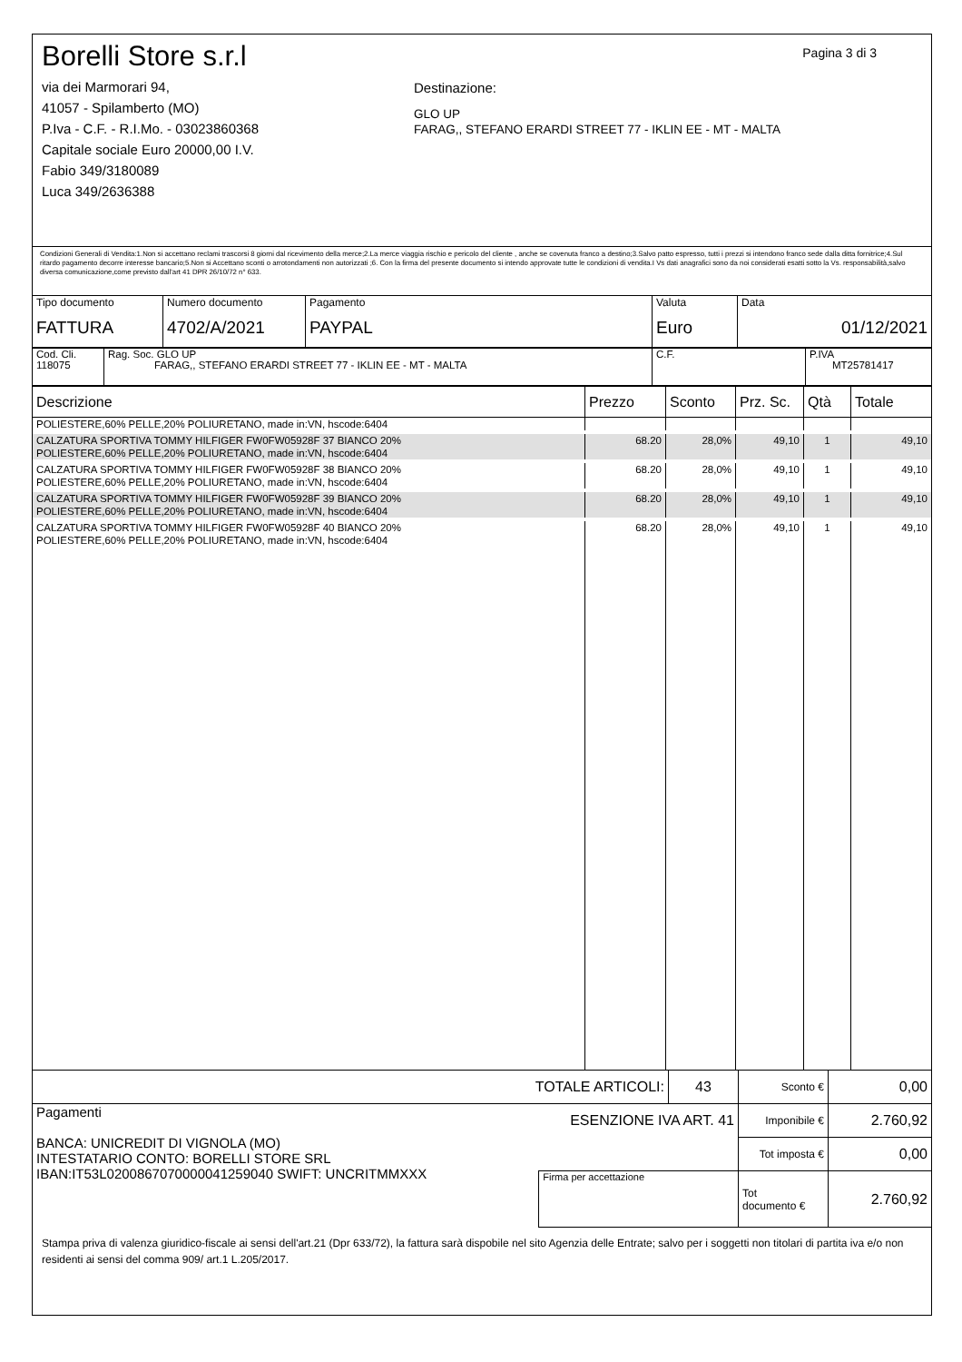Borelli Store s.r.l
via dei Marmorari 94,
41057 - Spilamberto (MO)
P.Iva - C.F. - R.I.Mo. - 03023860368
Capitale sociale Euro 20000,00 I.V.
Fabio 349/3180089
Luca 349/2636388
Destinazione:
GLO UP
FARAG,, STEFANO ERARDI STREET 77 - IKLIN EE - MT - MALTA
Pagina 3 di 3
Condizioni Generali di Vendita:1.Non si accettano reclami trascorsi 8 giorni dal ricevimento della merce;2.La merce viaggia rischio e pericolo del cliente , anche se covenuta franco a destino;3.Salvo patto espresso, tutti i prezzi si intendono franco sede dalla ditta fornitrice;4.Sul ritardo pagamento decorre interesse bancario;5.Non si Accettano sconti o arrotondamenti non autorizzati ;6. Con la firma del presente documento si intendo approvate tutte le condizioni di vendita.I Vs dati anagrafici sono da noi considerati esatti sotto la Vs. responsabilità,salvo diversa comunicazione,come previsto dall'art 41 DPR 26/10/72 n° 633.
| Tipo documento FATTURA | Numero documento 4702/A/2021 | Pagamento PAYPAL | Valuta Euro | Data 01/12/2021 |
| Cod. Cli. 118075 | Rag. Soc. GLO UP FARAG,, STEFANO ERARDI STREET 77 - IKLIN EE - MT - MALTA | C.F. | P.IVA MT25781417 |
| Descrizione | Prezzo | Sconto | Prz. Sc. | Qtà | Totale |
| --- | --- | --- | --- | --- | --- |
| POLIESTERE,60% PELLE,20% POLIURETANO, made in:VN, hscode:6404 | | | | | |
| CALZATURA SPORTIVA TOMMY HILFIGER FW0FW05928F 37 BIANCO 20% POLIESTERE,60% PELLE,20% POLIURETANO, made in:VN, hscode:6404 | 68.20 | 28,0% | 49,10 | 1 | 49,10 |
| CALZATURA SPORTIVA TOMMY HILFIGER FW0FW05928F 38 BIANCO 20% POLIESTERE,60% PELLE,20% POLIURETANO, made in:VN, hscode:6404 | 68.20 | 28,0% | 49,10 | 1 | 49,10 |
| CALZATURA SPORTIVA TOMMY HILFIGER FW0FW05928F 39 BIANCO 20% POLIESTERE,60% PELLE,20% POLIURETANO, made in:VN, hscode:6404 | 68.20 | 28,0% | 49,10 | 1 | 49,10 |
| CALZATURA SPORTIVA TOMMY HILFIGER FW0FW05928F 40 BIANCO 20% POLIESTERE,60% PELLE,20% POLIURETANO, made in:VN, hscode:6404 | 68.20 | 28,0% | 49,10 | 1 | 49,10 |
| TOTALE ARTICOLI: | | 43 | Sconto € | 0,00 |
| Pagamenti BANCA: UNICREDIT DI VIGNOLA (MO) INTESTATARIO CONTO: BORELLI STORE SRL IBAN:IT53L0200867070000041259040 SWIFT: UNCRITMMXXX | ESENZIONE IVA ART. 41 | | Imponibile € | 2.760,92 |
| | | | Tot imposta € | 0,00 |
| | Firma per accettazione | | Tot documento € | 2.760,92 |
Stampa priva di valenza giuridico-fiscale ai sensi dell'art.21 (Dpr 633/72), la fattura sarà dispobile nel sito Agenzia delle Entrate; salvo per i soggetti non titolari di partita iva e/o non residenti ai sensi del comma 909/ art.1 L.205/2017.